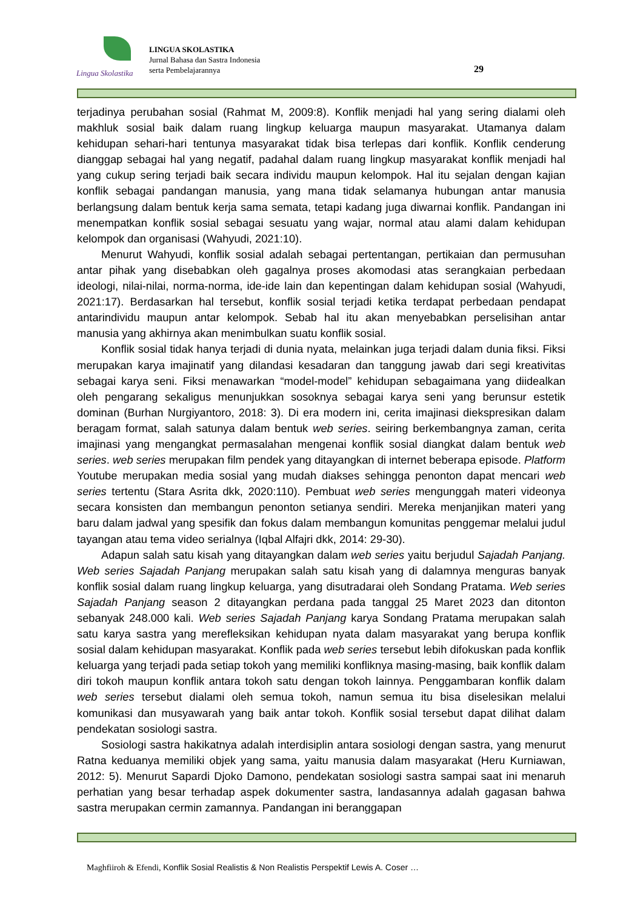Lingua Skolastika
LINGUA SKOLASTIKA
Jurnal Bahasa dan Sastra Indonesia
serta Pembelajarannya
29
terjadinya perubahan sosial (Rahmat M, 2009:8). Konflik menjadi hal yang sering dialami oleh makhluk sosial baik dalam ruang lingkup keluarga maupun masyarakat. Utamanya dalam kehidupan sehari-hari tentunya masyarakat tidak bisa terlepas dari konflik. Konflik cenderung dianggap sebagai hal yang negatif, padahal dalam ruang lingkup masyarakat konflik menjadi hal yang cukup sering terjadi baik secara individu maupun kelompok. Hal itu sejalan dengan kajian konflik sebagai pandangan manusia, yang mana tidak selamanya hubungan antar manusia berlangsung dalam bentuk kerja sama semata, tetapi kadang juga diwarnai konflik. Pandangan ini menempatkan konflik sosial sebagai sesuatu yang wajar, normal atau alami dalam kehidupan kelompok dan organisasi (Wahyudi, 2021:10).
Menurut Wahyudi, konflik sosial adalah sebagai pertentangan, pertikaian dan permusuhan antar pihak yang disebabkan oleh gagalnya proses akomodasi atas serangkaian perbedaan ideologi, nilai-nilai, norma-norma, ide-ide lain dan kepentingan dalam kehidupan sosial (Wahyudi, 2021:17). Berdasarkan hal tersebut, konflik sosial terjadi ketika terdapat perbedaan pendapat antarindividu maupun antar kelompok. Sebab hal itu akan menyebabkan perselisihan antar manusia yang akhirnya akan menimbulkan suatu konflik sosial.
Konflik sosial tidak hanya terjadi di dunia nyata, melainkan juga terjadi dalam dunia fiksi. Fiksi merupakan karya imajinatif yang dilandasi kesadaran dan tanggung jawab dari segi kreativitas sebagai karya seni. Fiksi menawarkan “model-model” kehidupan sebagaimana yang diidealkan oleh pengarang sekaligus menunjukkan sosoknya sebagai karya seni yang berunsur estetik dominan (Burhan Nurgiyantoro, 2018: 3). Di era modern ini, cerita imajinasi diekspresikan dalam beragam format, salah satunya dalam bentuk web series. seiring berkembangnya zaman, cerita imajinasi yang mengangkat permasalahan mengenai konflik sosial diangkat dalam bentuk web series. web series merupakan film pendek yang ditayangkan di internet beberapa episode. Platform Youtube merupakan media sosial yang mudah diakses sehingga penonton dapat mencari web series tertentu (Stara Asrita dkk, 2020:110). Pembuat web series mengunggah materi videonya secara konsisten dan membangun penonton setianya sendiri. Mereka menjanjikan materi yang baru dalam jadwal yang spesifik dan fokus dalam membangun komunitas penggemar melalui judul tayangan atau tema video serialnya (Iqbal Alfajri dkk, 2014: 29-30).
Adapun salah satu kisah yang ditayangkan dalam web series yaitu berjudul Sajadah Panjang. Web series Sajadah Panjang merupakan salah satu kisah yang di dalamnya menguras banyak konflik sosial dalam ruang lingkup keluarga, yang disutradarai oleh Sondang Pratama. Web series Sajadah Panjang season 2 ditayangkan perdana pada tanggal 25 Maret 2023 dan ditonton sebanyak 248.000 kali. Web series Sajadah Panjang karya Sondang Pratama merupakan salah satu karya sastra yang merefleksikan kehidupan nyata dalam masyarakat yang berupa konflik sosial dalam kehidupan masyarakat. Konflik pada web series tersebut lebih difokuskan pada konflik keluarga yang terjadi pada setiap tokoh yang memiliki konfliknya masing-masing, baik konflik dalam diri tokoh maupun konflik antara tokoh satu dengan tokoh lainnya. Penggambaran konflik dalam web series tersebut dialami oleh semua tokoh, namun semua itu bisa diselesikan melalui komunikasi dan musyawarah yang baik antar tokoh. Konflik sosial tersebut dapat dilihat dalam pendekatan sosiologi sastra.
Sosiologi sastra hakikatnya adalah interdisiplin antara sosiologi dengan sastra, yang menurut Ratna keduanya memiliki objek yang sama, yaitu manusia dalam masyarakat (Heru Kurniawan, 2012: 5). Menurut Sapardi Djoko Damono, pendekatan sosiologi sastra sampai saat ini menaruh perhatian yang besar terhadap aspek dokumenter sastra, landasannya adalah gagasan bahwa sastra merupakan cermin zamannya. Pandangan ini beranggapan
Maghfiiroh & Efendi, Konflik Sosial Realistis & Non Realistis Perspektif Lewis A. Coser …